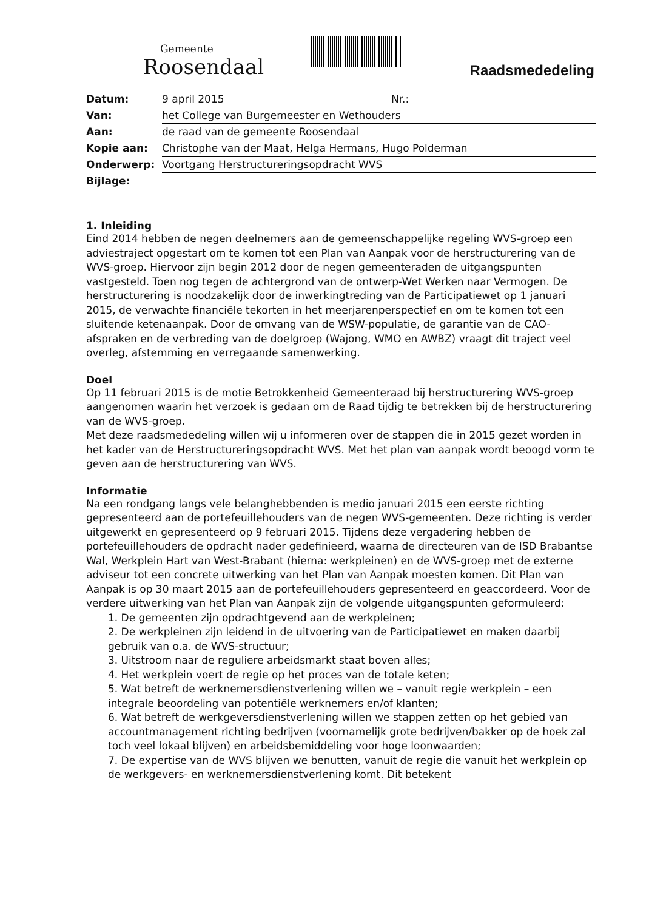Gemeente
Roosendaal
Raadsmededeling
| Datum: | 9 april 2015 Nr.: |
| Van: | het College van Burgemeester en Wethouders |
| Aan: | de raad van de gemeente Roosendaal |
| Kopie aan: | Christophe van der Maat, Helga Hermans, Hugo Polderman |
| Onderwerp: | Voortgang Herstructureringsopdracht WVS |
| Bijlage: | |
1. Inleiding
Eind 2014 hebben de negen deelnemers aan de gemeenschappelijke regeling WVS-groep een adviestraject opgestart om te komen tot een Plan van Aanpak voor de herstructurering van de WVS-groep. Hiervoor zijn begin 2012 door de negen gemeenteraden de uitgangspunten vastgesteld. Toen nog tegen de achtergrond van de ontwerp-Wet Werken naar Vermogen. De herstructurering is noodzakelijk door de inwerkingtreding van de Participatiewet op 1 januari 2015, de verwachte financiële tekorten in het meerjarenperspectief en om te komen tot een sluitende ketenaanpak. Door de omvang van de WSW-populatie, de garantie van de CAO-afspraken en de verbreding van de doelgroep (Wajong, WMO en AWBZ) vraagt dit traject veel overleg, afstemming en verregaande samenwerking.
Doel
Op 11 februari 2015 is de motie Betrokkenheid Gemeenteraad bij herstructurering WVS-groep aangenomen waarin het verzoek is gedaan om de Raad tijdig te betrekken bij de herstructurering van de WVS-groep.
Met deze raadsmededeling willen wij u informeren over de stappen die in 2015 gezet worden in het kader van de Herstructureringsopdracht WVS. Met het plan van aanpak wordt beoogd vorm te geven aan de herstructurering van WVS.
Informatie
Na een rondgang langs vele belanghebbenden is medio januari 2015 een eerste richting gepresenteerd aan de portefeuillehouders van de negen WVS-gemeenten. Deze richting is verder uitgewerkt en gepresenteerd op 9 februari 2015. Tijdens deze vergadering hebben de portefeuillehouders de opdracht nader gedefinieerd, waarna de directeuren van de ISD Brabantse Wal, Werkplein Hart van West-Brabant (hierna: werkpleinen) en de WVS-groep met de externe adviseur tot een concrete uitwerking van het Plan van Aanpak moesten komen. Dit Plan van Aanpak is op 30 maart 2015 aan de portefeuillehouders gepresenteerd en geaccordeerd. Voor de verdere uitwerking van het Plan van Aanpak zijn de volgende uitgangspunten geformuleerd:
1. De gemeenten zijn opdrachtgevend aan de werkpleinen;
2. De werkpleinen zijn leidend in de uitvoering van de Participatiewet en maken daarbij gebruik van o.a. de WVS-structuur;
3. Uitstroom naar de reguliere arbeidsmarkt staat boven alles;
4. Het werkplein voert de regie op het proces van de totale keten;
5. Wat betreft de werknemersdienstverlening willen we – vanuit regie werkplein – een integrale beoordeling van potentiële werknemers en/of klanten;
6. Wat betreft de werkgeversdienstverlening willen we stappen zetten op het gebied van accountmanagement richting bedrijven (voornamelijk grote bedrijven/bakker op de hoek zal toch veel lokaal blijven) en arbeidsbemiddeling voor hoge loonwaarden;
7. De expertise van de WVS blijven we benutten, vanuit de regie die vanuit het werkplein op de werkgevers- en werknemersdienstverlening komt. Dit betekent